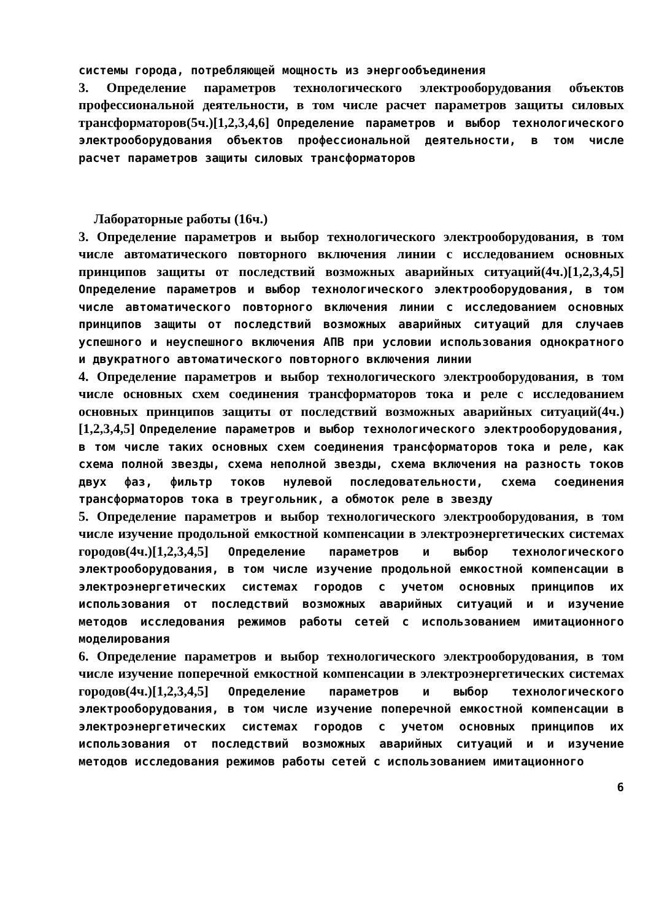системы города, потребляющей мощность из энергообъединения
3. Определение параметров технологического электрооборудования объектов профессиональной деятельности, в том числе расчет параметров защиты силовых трансформаторов(5ч.)[1,2,3,4,6] Определение параметров и выбор технологического электрооборудования объектов профессиональной деятельности, в том числе расчет параметров защиты силовых трансформаторов
Лабораторные работы (16ч.)
3. Определение параметров и выбор технологического электрооборудования, в том числе автоматического повторного включения линии с исследованием основных принципов защиты от последствий возможных аварийных ситуаций(4ч.)[1,2,3,4,5] Определение параметров и выбор технологического электрооборудования, в том числе автоматического повторного включения линии с исследованием основных принципов защиты от последствий возможных аварийных ситуаций для случаев успешного и неуспешного включения АПВ при условии использования однократного и двукратного автоматического повторного включения линии
4. Определение параметров и выбор технологического электрооборудования, в том числе основных схем соединения трансформаторов тока и реле с исследованием основных принципов защиты от последствий возможных аварийных ситуаций(4ч.)[1,2,3,4,5] Определение параметров и выбор технологического электрооборудования, в том числе таких основных схем соединения трансформаторов тока и реле, как схема полной звезды, схема неполной звезды, схема включения на разность токов двух фаз, фильтр токов нулевой последовательности, схема соединения трансформаторов тока в треугольник, а обмоток реле в звезду
5. Определение параметров и выбор технологического электрооборудования, в том числе изучение продольной емкостной компенсации в электроэнергетических системах городов(4ч.)[1,2,3,4,5] Определение параметров и выбор технологического электрооборудования, в том числе изучение продольной емкостной компенсации в электроэнергетических системах городов с учетом основных принципов их использования от последствий возможных аварийных ситуаций и и изучение методов исследования режимов работы сетей с использованием имитационного моделирования
6. Определение параметров и выбор технологического электрооборудования, в том числе изучение поперечной емкостной компенсации в электроэнергетических системах городов(4ч.)[1,2,3,4,5] Определение параметров и выбор технологического электрооборудования, в том числе изучение поперечной емкостной компенсации в электроэнергетических системах городов с учетом основных принципов их использования от последствий возможных аварийных ситуаций и и изучение методов исследования режимов работы сетей с использованием имитационного
6